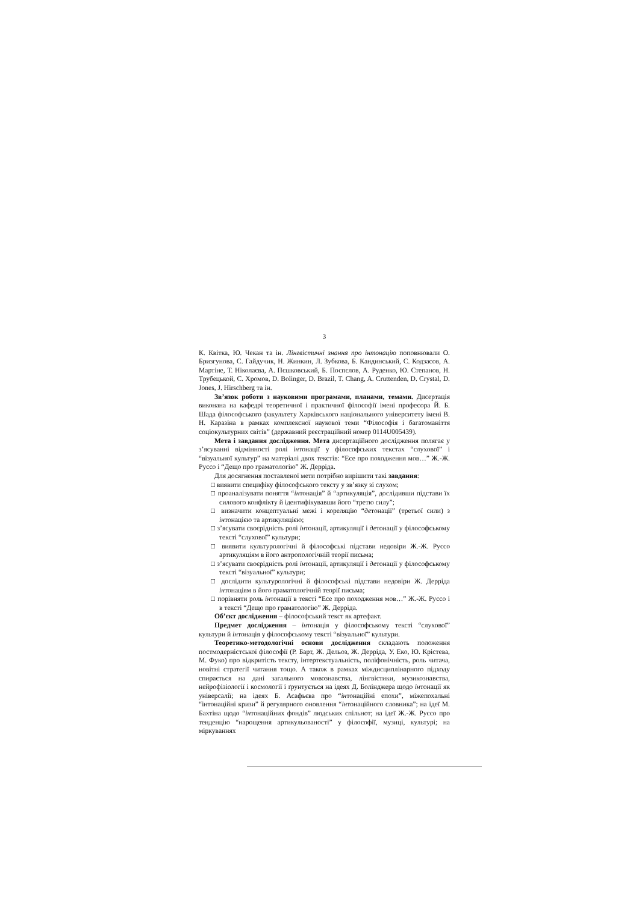3
К. Квітка, Ю. Чекан та ін. Лінгвістичні знання про інтонацію поповнювали О. Бризгунова, С. Гайдучик, Н. Жинкин, Л. Зубкова, Б. Кандинський, С. Кодзасов, А. Мартіне, Т. Ніколаєва, А. Пєшковський, Б. Поспєлов, А. Руденко, Ю. Степанов, Н. Трубецькой, С. Хромов, D. Bolinger, D. Brazil, T. Chang, A. Cruttenden, D. Crystal, D. Jones, J. Hirschberg та ін.
Зв’язок роботи з науковими програмами, планами, темами. Дисертація виконана на кафедрі теоретичної і практичної філософії імені професора Й. Б. Шада філософського факультету Харківського національного університету імені В. Н. Каразіна в рамках комплексної наукової теми “Філософія і багатоманіття соціокультурних світів” (державний реєстраційний номер 0114U005439).
Мета і завдання дослідження. Мета дисертаційного дослідження полягає у з’ясуванні відмінності ролі інтонації у філософських текстах “слухової” і “візуальної культур” на матеріалі двох текстів: “Есе про походження мов…” Ж.-Ж. Руссо і “Дещо про граматологію” Ж. Дерріда.
Для досягнення поставленої мети потрібно вирішити такі завдання:
□ виявити специфіку філософського тексту у зв’язку зі слухом;
□ проаналізувати поняття “інтонація” й “артикуляція”, дослідивши підстави їх силового конфлікту й ідентифікувавши його “третю силу”;
□ визначити концептуальні межі і кореляцію “детонації” (третьої сили) з інтонацією та артикуляцією;
□ з’ясувати своєрідність ролі інтонації, артикуляції і детонації у філософському тексті “слухової” культури;
□ виявити культурологічні й філософські підстави недовіри Ж.-Ж. Руссо артикуляціям в його антропологічній теорії письма;
□ з’ясувати своєрідність ролі інтонації, артикуляції і детонації у філософському тексті “візуальної” культури;
□ дослідити культурологічні й філософські підстави недовіри Ж. Дерріда інтонаціям в його граматологічній теорії письма;
□ порівняти роль інтонації в тексті “Есе про походження мов…” Ж.-Ж. Руссо і в тексті “Дещо про граматологію” Ж. Дерріда.
Об’єкт дослідження – філософський текст як артефакт.
Предмет дослідження – інтонація у філософському тексті “слухової” культури й інтонація у філософському тексті “візуальної” культури.
Теоретико-методологічні основи дослідження складають положення постмодерністської філософії (Р. Барт, Ж. Дельоз, Ж. Дерріда, У. Еко, Ю. Крістева, М. Фуко) про відкритість тексту, інтертекстуальність, поліфонічність, роль читача, новітні стратегії читання тощо. А також в рамках міждисциплінарного підходу спирається на дані загального мовознавства, лінгвістики, музикознавства, нейрофізіології і космології і ґрунтується на ідеях Д. Болінджера щодо інтонації як універсалії; на ідеях Б. Асафьєва про “інтонаційні епохи”, міжепохальні “інтонаційні кризи” й регулярного оновлення “інтонаційного словника”; на ідеї М. Бахтіна щодо “інтонаційних фондів” людських спільнот; на ідеї Ж.-Ж. Руссо про тенденцію “нарощення артикульованості” у філософії, музиці, культурі; на міркуваннях